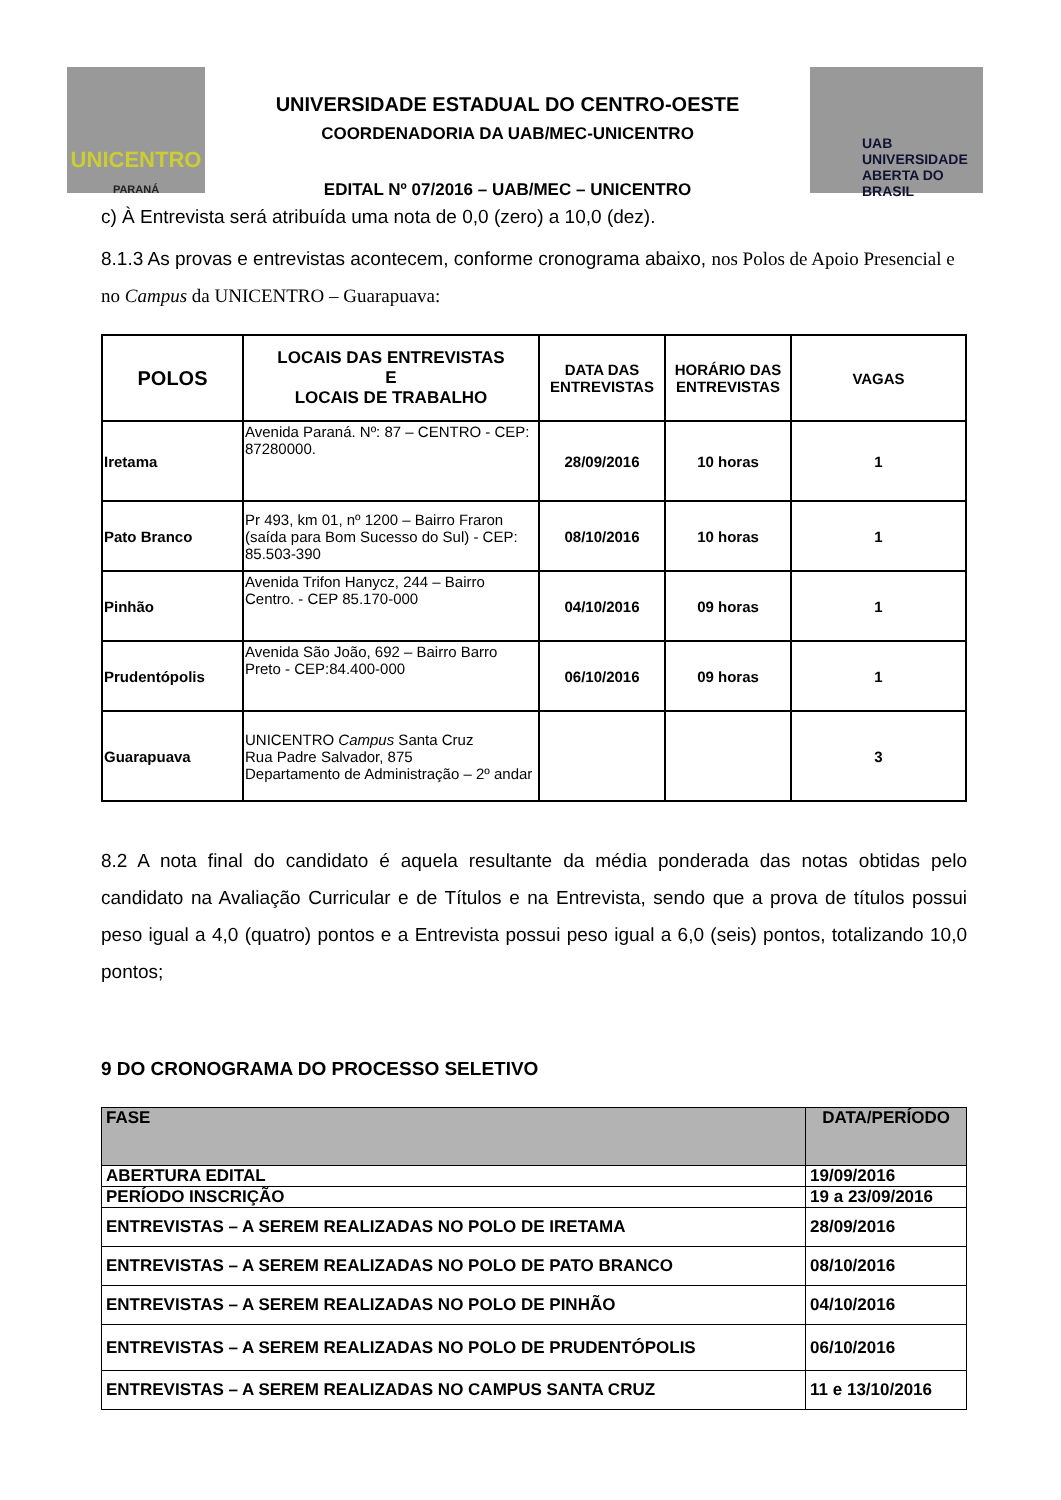UNICENTRO
PARANÁ
UNIVERSIDADE ESTADUAL DO CENTRO-OESTE
COORDENADORIA DA UAB/MEC-UNICENTRO
EDITAL Nº 07/2016 – UAB/MEC – UNICENTRO
UAB UNIVERSIDADE
ABERTA DO BRASIL
c) À Entrevista será atribuída uma nota de 0,0 (zero) a 10,0 (dez).
8.1.3 As provas e entrevistas acontecem, conforme cronograma abaixo, nos Polos de Apoio Presencial e no Campus da UNICENTRO – Guarapuava:
| POLOS | LOCAIS DAS ENTREVISTAS E LOCAIS DE TRABALHO | DATA DAS ENTREVISTAS | HORÁRIO DAS ENTREVISTAS | VAGAS |
| --- | --- | --- | --- | --- |
| Iretama | Avenida Paraná. Nº: 87 – CENTRO - CEP: 87280000. | 28/09/2016 | 10 horas | 1 |
| Pato Branco | Pr 493, km 01, nº 1200 – Bairro Fraron (saída para Bom Sucesso do Sul) - CEP: 85.503-390 | 08/10/2016 | 10 horas | 1 |
| Pinhão | Avenida Trifon Hanycz, 244 – Bairro Centro. - CEP 85.170-000 | 04/10/2016 | 09 horas | 1 |
| Prudentópolis | Avenida São João, 692 – Bairro Barro Preto - CEP:84.400-000 | 06/10/2016 | 09 horas | 1 |
| Guarapuava | UNICENTRO Campus Santa Cruz Rua Padre Salvador, 875 Departamento de Administração – 2º andar | | | 3 |
8.2 A nota final do candidato é aquela resultante da média ponderada das notas obtidas pelo candidato na Avaliação Curricular e de Títulos e na Entrevista, sendo que a prova de títulos possui peso igual a 4,0 (quatro) pontos e a Entrevista possui peso igual a 6,0 (seis) pontos, totalizando 10,0 pontos;
9 DO CRONOGRAMA DO PROCESSO SELETIVO
| FASE | DATA/PERÍODO |
| --- | --- |
| ABERTURA EDITAL | 19/09/2016 |
| PERÍODO INSCRIÇÃO | 19 a 23/09/2016 |
| ENTREVISTAS – A SEREM REALIZADAS NO POLO DE IRETAMA | 28/09/2016 |
| ENTREVISTAS – A SEREM REALIZADAS NO POLO DE PATO BRANCO | 08/10/2016 |
| ENTREVISTAS – A SEREM REALIZADAS NO POLO DE PINHÃO | 04/10/2016 |
| ENTREVISTAS – A SEREM REALIZADAS NO POLO DE PRUDENTÓPOLIS | 06/10/2016 |
| ENTREVISTAS – A SEREM REALIZADAS NO CAMPUS SANTA CRUZ | 11 e 13/10/2016 |